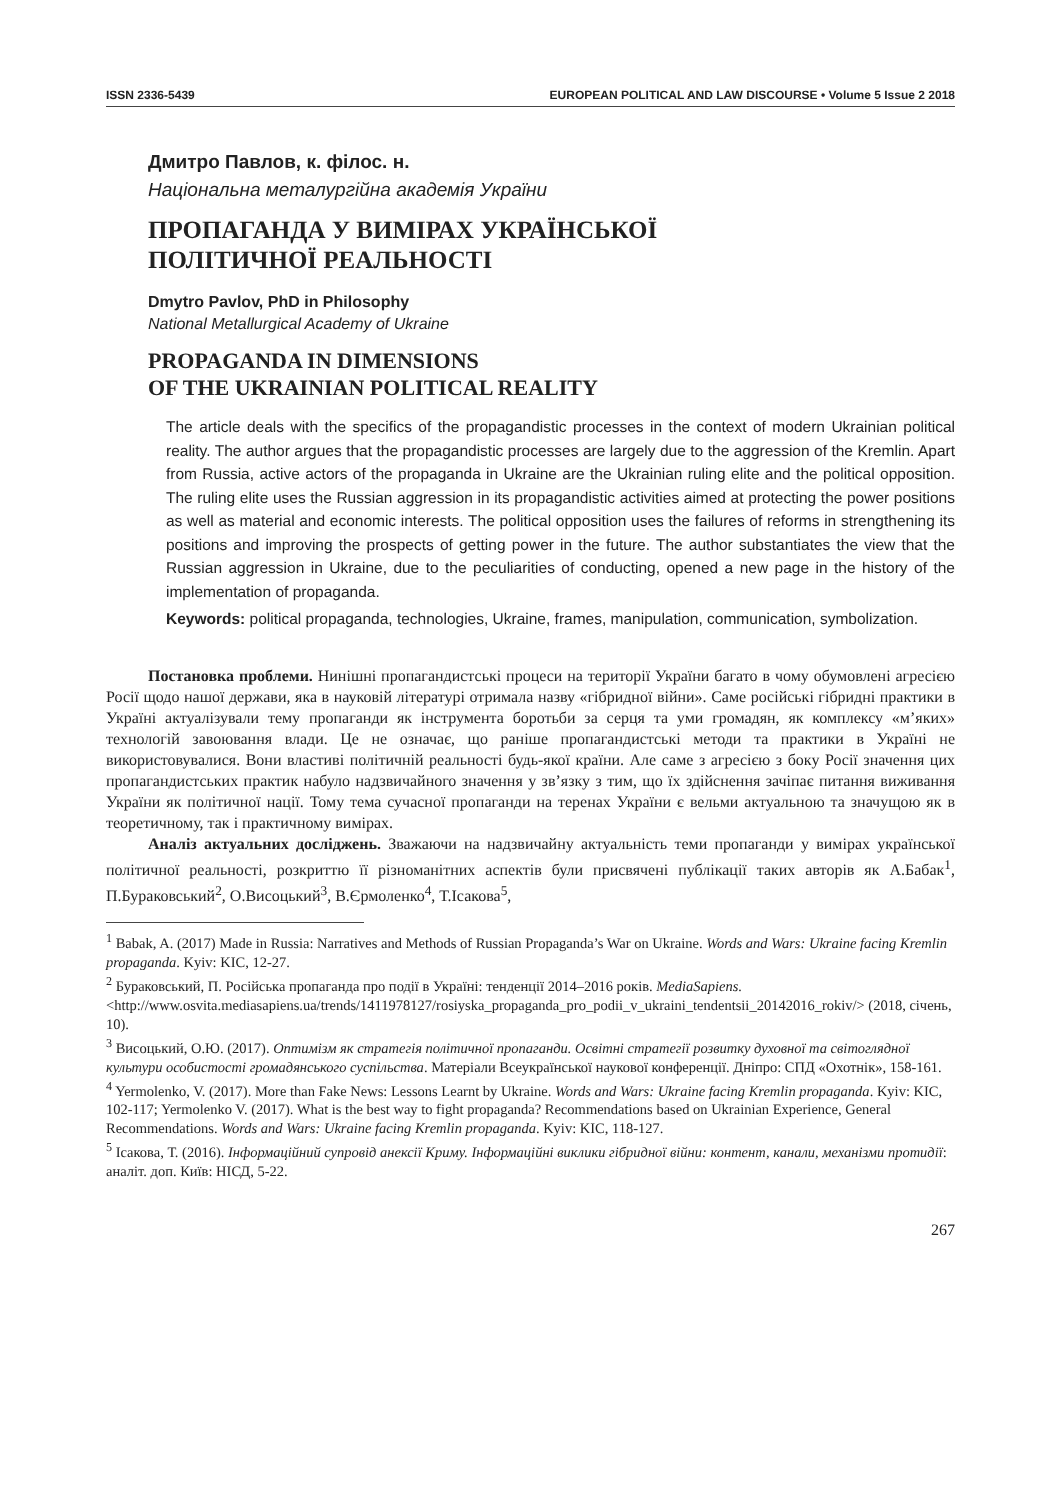ISSN 2336-5439 EUROPEAN POLITICAL AND LAW DISCOURSE • Volume 5 Issue 2 2018
Дмитро Павлов, к. філос. н.
Національна металургійна академія України
ПРОПАГАНДА У ВИМІРАХ УКРАЇНСЬКОЇ
ПОЛІТИЧНОЇ РЕАЛЬНОСТІ
Dmytro Pavlov, PhD in Philosophy
National Metallurgical Academy of Ukraine
PROPAGANDA IN DIMENSIONS
OF THE UKRAINIAN POLITICAL REALITY
The article deals with the specifics of the propagandistic processes in the context of modern Ukrainian political reality. The author argues that the propagandistic processes are largely due to the aggression of the Kremlin. Apart from Russia, active actors of the propaganda in Ukraine are the Ukrainian ruling elite and the political opposition. The ruling elite uses the Russian aggression in its propagandistic activities aimed at protecting the power positions as well as material and economic interests. The political opposition uses the failures of reforms in strengthening its positions and improving the prospects of getting power in the future. The author substantiates the view that the Russian aggression in Ukraine, due to the peculiarities of conducting, opened a new page in the history of the implementation of propaganda.
Keywords: political propaganda, technologies, Ukraine, frames, manipulation, communication, symbolization.
Постановка проблеми. Нинішні пропагандистські процеси на території України багато в чому обумовлені агресією Росії щодо нашої держави, яка в науковій літературі отримала назву «гібридної війни». Саме російські гібридні практики в Україні актуалізували тему пропаганди як інструмента боротьби за серця та уми громадян, як комплексу «м’яких» технологій завоювання влади. Це не означає, що раніше пропагандистські методи та практики в Україні не використовувалися. Вони властиві політичній реальності будь-якої країни. Але саме з агресією з боку Росії значення цих пропагандистських практик набуло надзвичайного значення у зв’язку з тим, що їх здійснення зачіпає питання виживання України як політичної нації. Тому тема сучасної пропаганди на теренах України є вельми актуальною та значущою як в теоретичному, так і практичному вимірах.
Аналіз актуальних досліджень. Зважаючи на надзвичайну актуальність теми пропаганди у вимірах української політичної реальності, розкриттю її різноманітних аспектів були присвячені публікації таких авторів як А.Бабак<sup>1</sup>, П.Бураковський<sup>2</sup>, О.Висоцький<sup>3</sup>, В.Єрмоленко<sup>4</sup>, Т.Ісакова<sup>5</sup>,
<sup>1</sup> Babak, A. (2017) Made in Russia: Narratives and Methods of Russian Propaganda’s War on Ukraine. Words and Wars: Ukraine facing Kremlin propaganda. Kyiv: KIC, 12-27.
<sup>2</sup> Бураковський, П. Російська пропаганда про події в Україні: тенденції 2014–2016 років. MediaSapiens. <http://www.osvita.mediasapiens.ua/trends/1411978127/rosiyska_propaganda_pro_podii_v_ukraini_tendentsii_20142016_rokiv/> (2018, січень, 10).
<sup>3</sup> Висоцький, О.Ю. (2017). Оптимізм як стратегія політичної пропаганди. Освітні стратегії розвитку духовної та світоглядної культури особистості громадянського суспільства. Матеріали Всеукраїнської наукової конференції. Дніпро: СПД «Охотнік», 158-161.
<sup>4</sup> Yermolenko, V. (2017). More than Fake News: Lessons Learnt by Ukraine. Words and Wars: Ukraine facing Kremlin propaganda. Kyiv: KIC, 102-117; Yermolenko V. (2017). What is the best way to fight propaganda? Recommendations based on Ukrainian Experience, General Recommendations. Words and Wars: Ukraine facing Kremlin propaganda. Kyiv: KIC, 118-127.
<sup>5</sup> Ісакова, Т. (2016). Інформаційний супровід анексії Криму. Інформаційні виклики гібридної війни: контент, канали, механізми протидії: аналіт. доп. Київ: НІСД, 5-22.
267